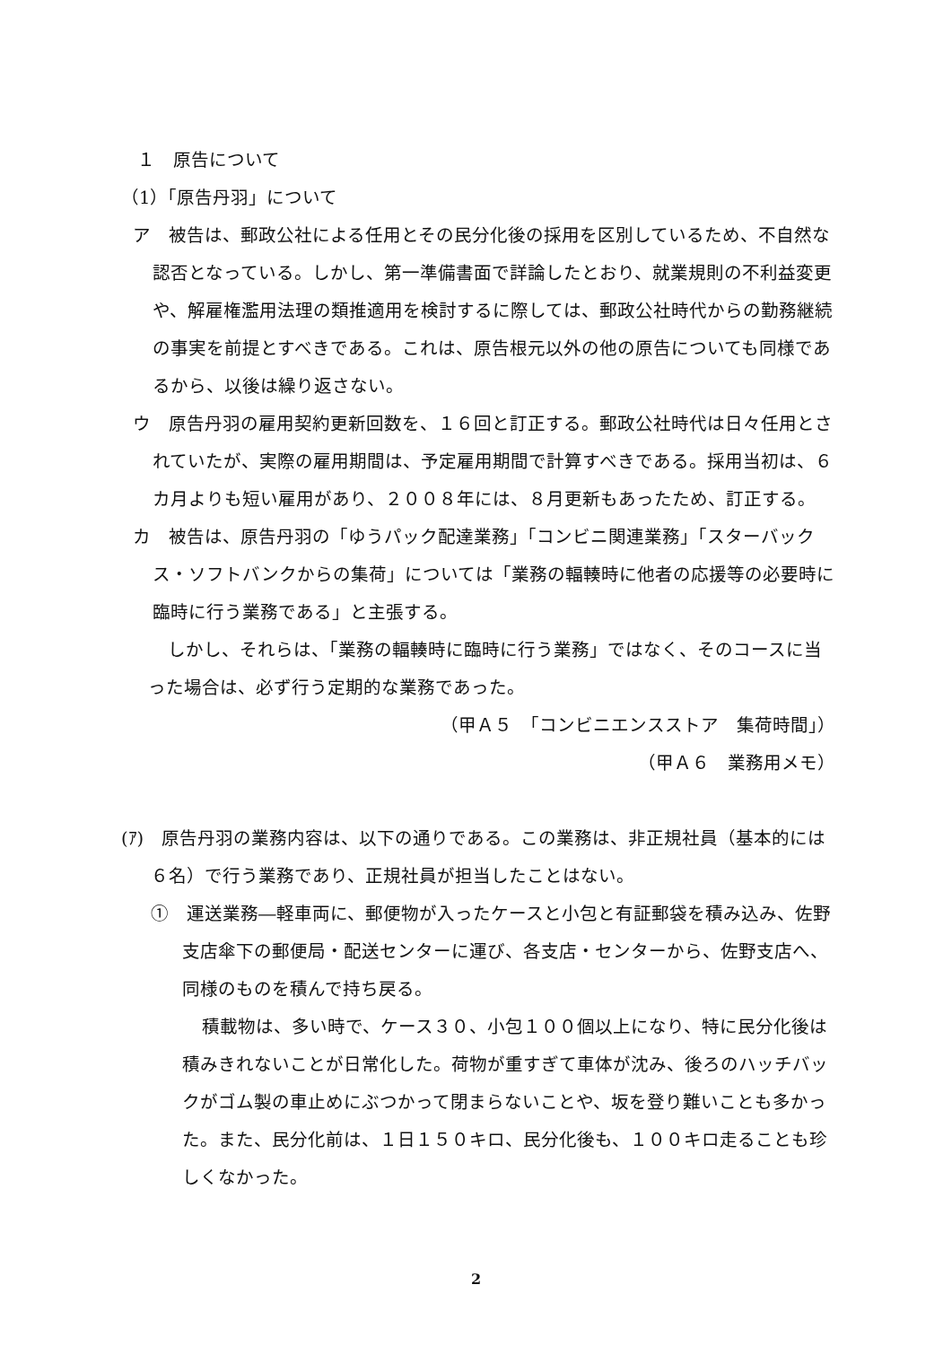１　原告について
（1）「原告丹羽」について
ア　被告は、郵政公社による任用とその民分化後の採用を区別しているため、不自然な認否となっている。しかし、第一準備書面で詳論したとおり、就業規則の不利益変更や、解雇権濫用法理の類推適用を検討するに際しては、郵政公社時代からの勤務継続の事実を前提とすべきである。これは、原告根元以外の他の原告についても同様であるから、以後は繰り返さない。
ウ　原告丹羽の雇用契約更新回数を、１６回と訂正する。郵政公社時代は日々任用とされていたが、実際の雇用期間は、予定雇用期間で計算すべきである。採用当初は、６カ月よりも短い雇用があり、２００８年には、８月更新もあったため、訂正する。
カ　被告は、原告丹羽の「ゆうパック配達業務」「コンビニ関連業務」「スターバックス・ソフトバンクからの集荷」については「業務の輻輳時に他者の応援等の必要時に臨時に行う業務である」と主張する。
しかし、それらは、「業務の輻輳時に臨時に行う業務」ではなく、そのコースに当った場合は、必ず行う定期的な業務であった。
（甲Ａ５　「コンビニエンスストア　集荷時間」）
（甲Ａ６　業務用メモ）
(ｱ)　原告丹羽の業務内容は、以下の通りである。この業務は、非正規社員（基本的には６名）で行う業務であり、正規社員が担当したことはない。
①　運送業務―軽車両に、郵便物が入ったケースと小包と有証郵袋を積み込み、佐野支店傘下の郵便局・配送センターに運び、各支店・センターから、佐野支店へ、同様のものを積んで持ち戻る。
積載物は、多い時で、ケース３０、小包１００個以上になり、特に民分化後は積みきれないことが日常化した。荷物が重すぎて車体が沈み、後ろのハッチバックがゴム製の車止めにぶつかって閉まらないことや、坂を登り難いことも多かった。また、民分化前は、１日１５０キロ、民分化後も、１００キロ走ることも珍しくなかった。
2